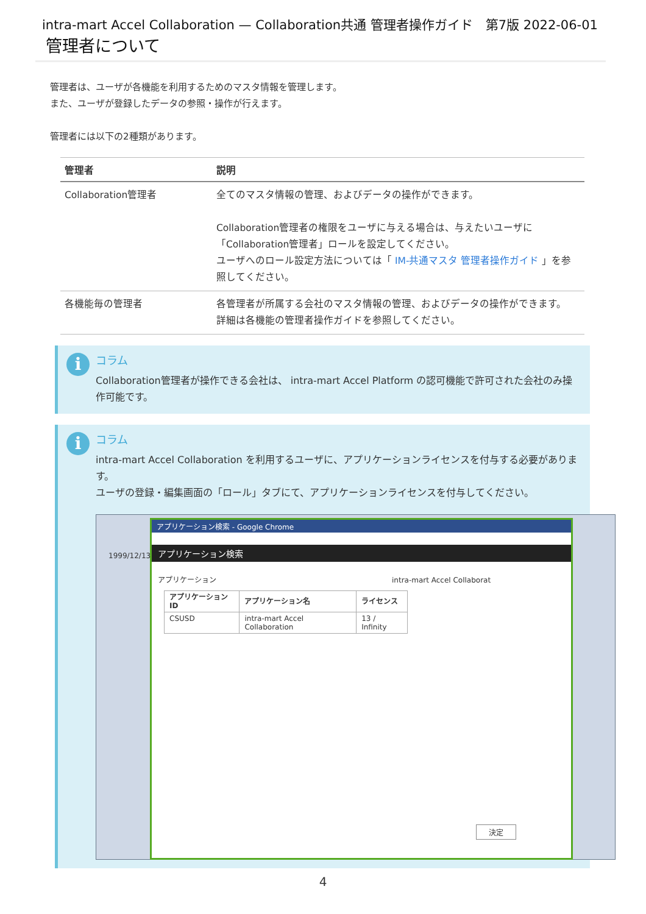intra-mart Accel Collaboration — Collaboration共通 管理者操作ガイド　第7版 2022-06-01
管理者について
管理者は、ユーザが各機能を利用するためのマスタ情報を管理します。
また、ユーザが登録したデータの参照・操作が行えます。
管理者には以下の2種類があります。
| 管理者 | 説明 |
| --- | --- |
| Collaboration管理者 | 全てのマスタ情報の管理、およびデータの操作ができます。 Collaboration管理者の権限をユーザに与える場合は、与えたいユーザに「Collaboration管理者」ロールを設定してください。 ユーザへのロール設定方法については「 IM-共通マスタ 管理者操作ガイド 」を参照してください。 |
| 各機能毎の管理者 | 各管理者が所属する会社のマスタ情報の管理、およびデータの操作ができます。 詳細は各機能の管理者操作ガイドを参照してください。 |
i
コラム
Collaboration管理者が操作できる会社は、 intra-mart Accel Platform の認可機能で許可された会社のみ操作可能です。
i
コラム
intra-mart Accel Collaboration を利用するユーザに、アプリケーションライセンスを付与する必要があります。
ユーザの登録・編集画面の「ロール」タブにて、アプリケーションライセンスを付与してください。
1999/12/13
アプリケーション検索 - Google Chrome
アプリケーション検索
アプリケーション　　　　　　　　　　　　　　　　　　　　　　　　intra-mart Accel Collaborat
| アプリケーションID | アプリケーション名 | ライセンス |
| --- | --- | --- |
| CSUSD | intra-mart Accel Collaboration | 13 / Infinity |
決定
4